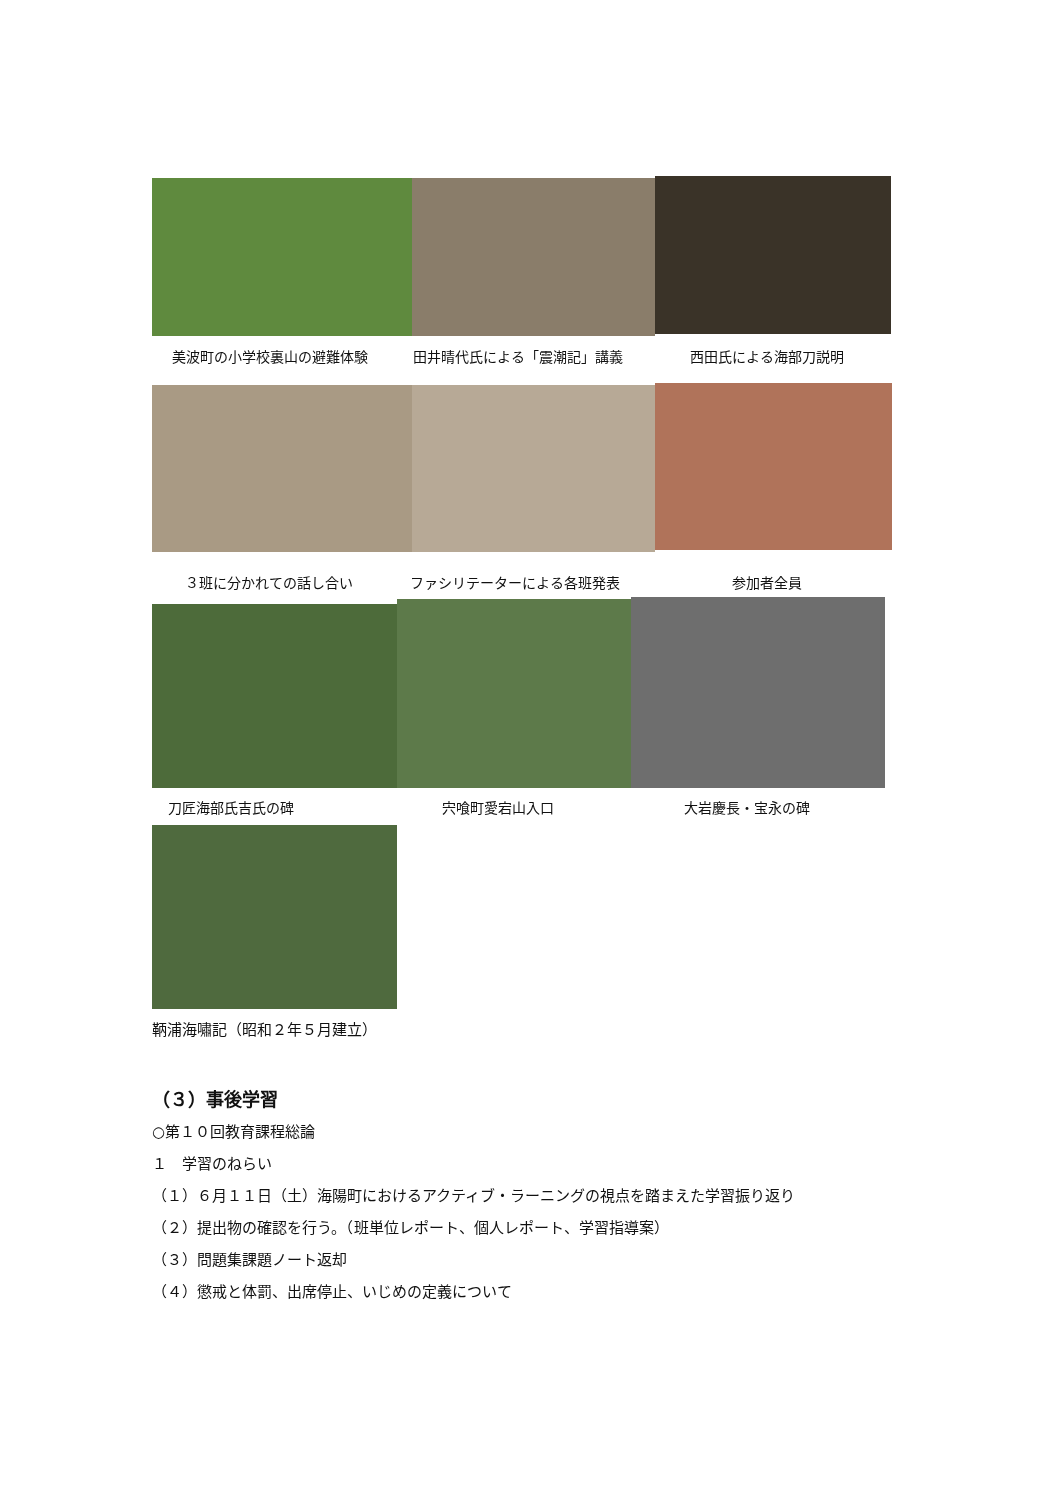美波町の小学校裏山の避難体験 田井晴代氏による「震潮記」講義 西田氏による海部刀説明
３班に分かれての話し合い ファシリテーターによる各班発表 参加者全員
刀匠海部氏吉氏の碑 宍喰町愛宕山入口 大岩慶長・宝永の碑
鞆浦海嘯記（昭和２年５月建立）
（３）事後学習
○第１０回教育課程総論
１　学習のねらい
（１）６月１１日（土）海陽町におけるアクティブ・ラーニングの視点を踏まえた学習振り返り
（２）提出物の確認を行う。（班単位レポート、個人レポート、学習指導案）
（３）問題集課題ノート返却
（４）懲戒と体罰、出席停止、いじめの定義について